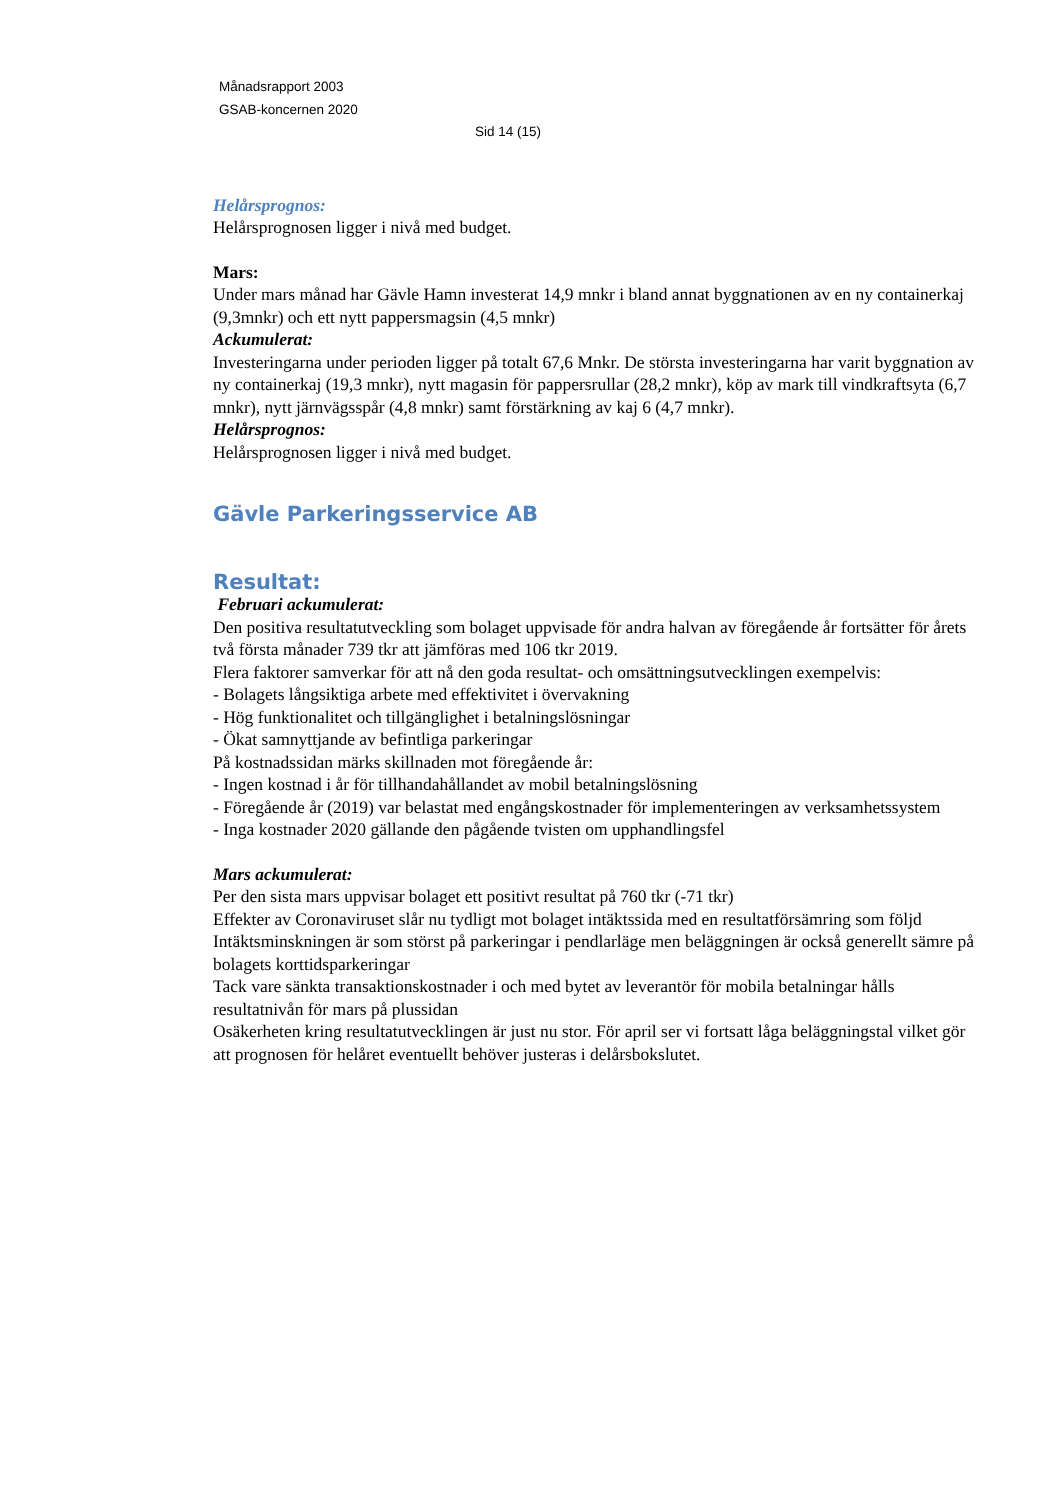Månadsrapport 2003
GSAB-koncernen 2020
Sid 14 (15)
Helårsprognos:
Helårsprognosen ligger i nivå med budget.
Mars:
Under mars månad har Gävle Hamn investerat 14,9 mnkr i bland annat byggnationen av en ny containerkaj (9,3mnkr) och ett nytt pappersmagsin (4,5 mnkr)
Ackumulerat:
Investeringarna under perioden ligger på totalt 67,6 Mnkr. De största investeringarna har varit byggnation av ny containerkaj (19,3 mnkr), nytt magasin för pappersrullar (28,2 mnkr), köp av mark till vindkraftsyta (6,7 mnkr), nytt järnvägsspår (4,8 mnkr) samt förstärkning av kaj 6 (4,7 mnkr).
Helårsprognos:
Helårsprognosen ligger i nivå med budget.
Gävle Parkeringsservice AB
Resultat:
Februari ackumulerat:
Den positiva resultatutveckling som bolaget uppvisade för andra halvan av föregående år fortsätter för årets två första månader 739 tkr att jämföras med 106 tkr 2019.
Flera faktorer samverkar för att nå den goda resultat- och omsättningsutvecklingen exempelvis:
- Bolagets långsiktiga arbete med effektivitet i övervakning
- Hög funktionalitet och tillgänglighet i betalningslösningar
- Ökat samnyttjande av befintliga parkeringar
På kostnadssidan märks skillnaden mot föregående år:
- Ingen kostnad i år för tillhandahållandet av mobil betalningslösning
- Föregående år (2019) var belastat med engångskostnader för implementeringen av verksamhetssystem
- Inga kostnader 2020 gällande den pågående tvisten om upphandlingsfel
Mars ackumulerat:
Per den sista mars uppvisar bolaget ett positivt resultat på 760 tkr (-71 tkr)
Effekter av Coronaviruset slår nu tydligt mot bolaget intäktssida med en resultatförsämring som följd
Intäktsminskningen är som störst på parkeringar i pendlarläge men beläggningen är också generellt sämre på bolagets korttidsparkeringar
Tack vare sänkta transaktionskostnader i och med bytet av leverantör för mobila betalningar hålls resultatnivån för mars på plussidan
Osäkerheten kring resultatutvecklingen är just nu stor. För april ser vi fortsatt låga beläggningstal vilket gör att prognosen för helåret eventuellt behöver justeras i delårsbokslutet.